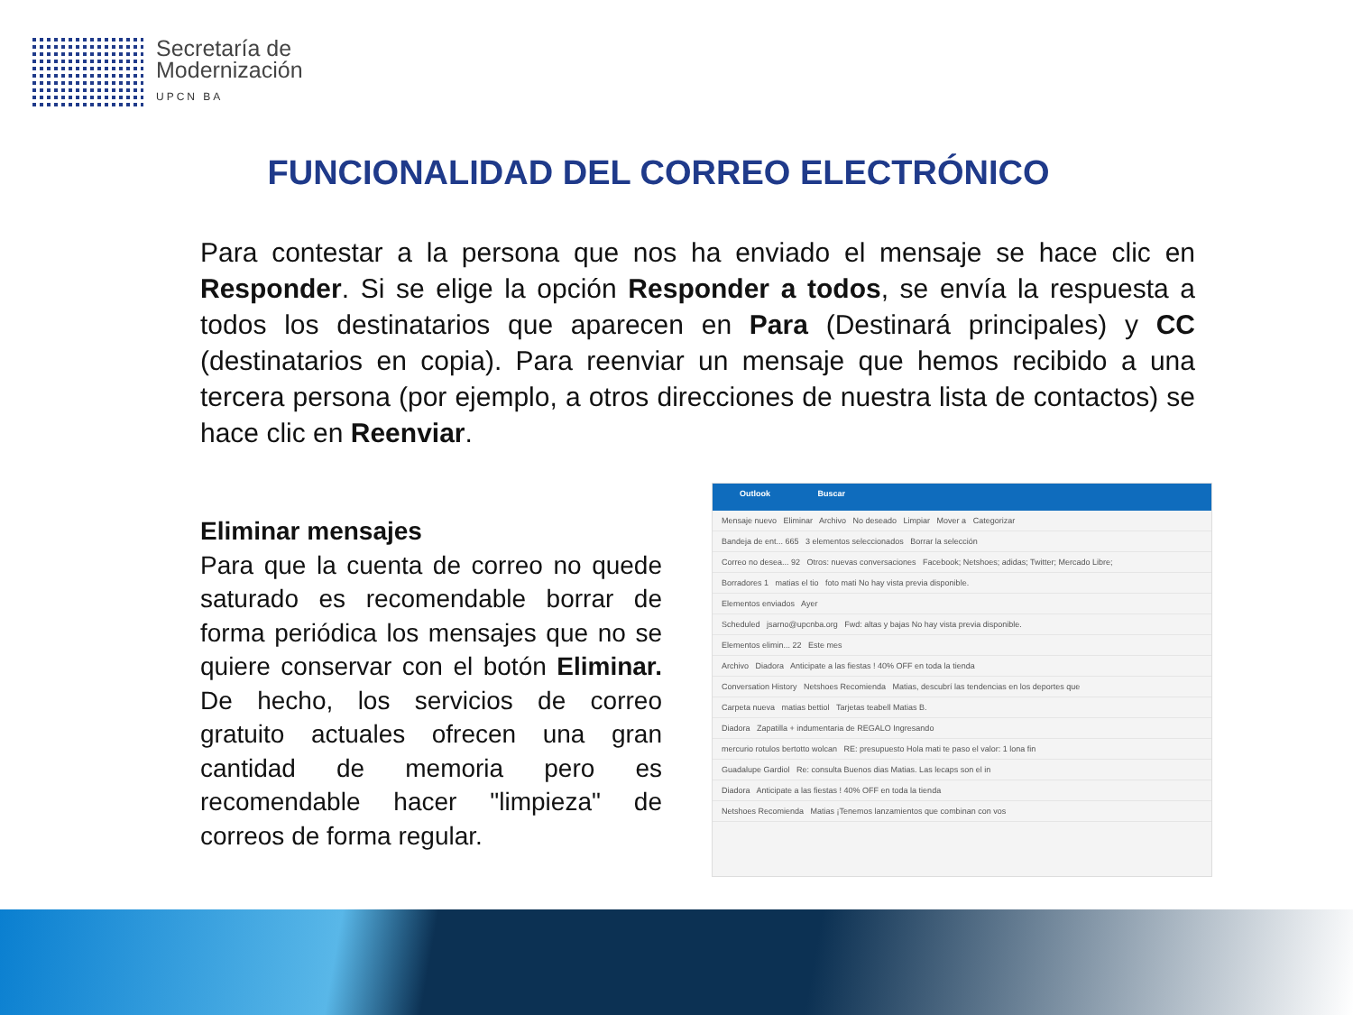Secretaría de
Modernización
UPCN BA
FUNCIONALIDAD DEL CORREO ELECTRÓNICO
Para contestar a la persona que nos ha enviado el mensaje se hace clic en Responder. Si se elige la opción Responder a todos, se envía la respuesta a todos los destinatarios que aparecen en Para (Destinará principales) y CC (destinatarios en copia). Para reenviar un mensaje que hemos recibido a una tercera persona (por ejemplo, a otros direcciones de nuestra lista de contactos) se hace clic en Reenviar.
Eliminar mensajes
Para que la cuenta de correo no quede saturado es recomendable borrar de forma periódica los mensajes que no se quiere conservar con el botón Eliminar. De hecho, los servicios de correo gratuito actuales ofrecen una gran cantidad de memoria pero es recomendable hacer "limpieza" de correos de forma regular.
Outlook Buscar
Mensaje nuevo Eliminar Archivo No deseado Limpiar Mover a Categorizar
Bandeja de ent... 665 3 elementos seleccionados Borrar la selección
Correo no desea... 92 Otros: nuevas conversaciones Facebook; Netshoes; adidas; Twitter; Mercado Libre;
Borradores 1 matias el tio foto mati No hay vista previa disponible.
Elementos enviados Ayer
Scheduled jsarno@upcnba.org Fwd: altas y bajas No hay vista previa disponible.
Elementos elimin... 22 Este mes
Archivo Diadora Anticipate a las fiestas ! 40% OFF en toda la tienda
Conversation History Netshoes Recomienda Matias, descubrí las tendencias en los deportes que
Carpeta nueva matias bettiol Tarjetas teabell Matias B.
Diadora Zapatilla + indumentaria de REGALO Ingresando
mercurio rotulos bertotto wolcan RE: presupuesto Hola mati te paso el valor: 1 lona fin
Guadalupe Gardiol Re: consulta Buenos dias Matias. Las lecaps son el in
Diadora Anticipate a las fiestas ! 40% OFF en toda la tienda
Netshoes Recomienda Matias ¡Tenemos lanzamientos que combinan con vos